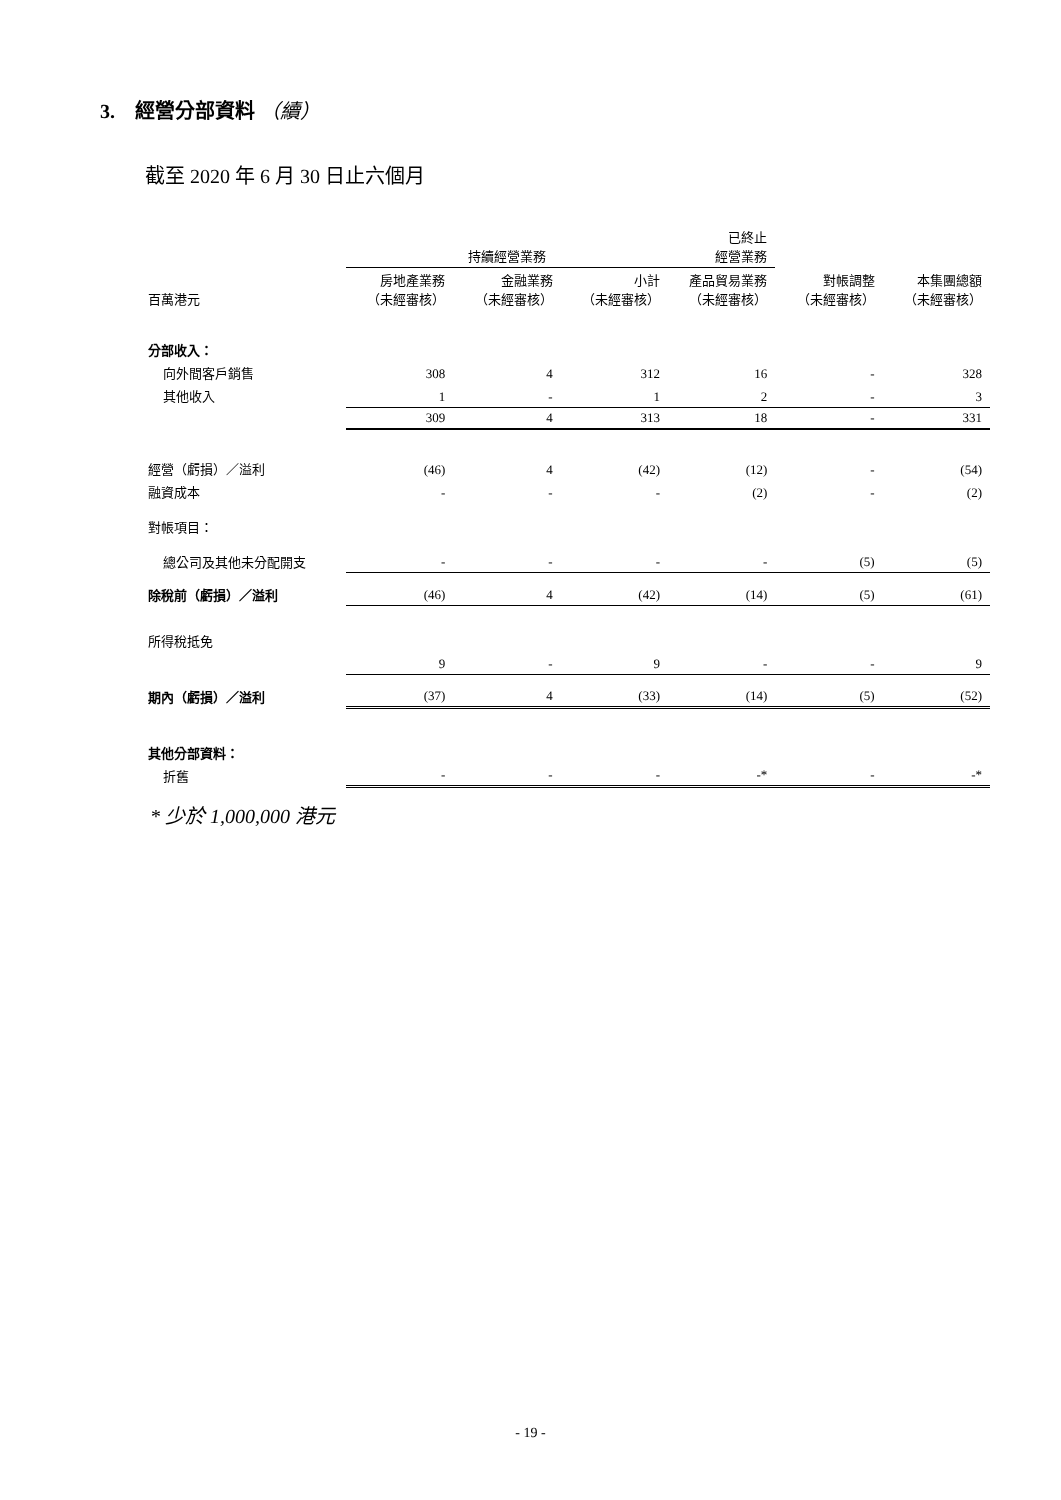3. 經營分部資料 （續）
截至 2020 年 6 月 30 日止六個月
| | 持續經營業務 | | | 已終止 經營業務 | | |
| --- | --- | --- | --- | --- | --- | --- |
| 百萬港元 | 房地產業務 （未經審核） | 金融業務 （未經審核） | 小計 （未經審核） | 產品貿易業務 （未經審核） | 對帳調整 （未經審核） | 本集團總額 （未經審核） |
| 分部收入： | | | | | | |
| 向外間客戶銷售 | 308 | 4 | 312 | 16 | - | 328 |
| 其他收入 | 1 | - | 1 | 2 | - | 3 |
| | 309 | 4 | 313 | 18 | - | 331 |
| 經營（虧損）／溢利 | (46) | 4 | (42) | (12) | - | (54) |
| 融資成本 | - | - | - | (2) | - | (2) |
| 對帳項目： | | | | | | |
| 總公司及其他未分配開支 | - | - | - | - | (5) | (5) |
| 除稅前（虧損）／溢利 | (46) | 4 | (42) | (14) | (5) | (61) |
| 所得稅抵免 | 9 | - | 9 | - | - | 9 |
| 期內（虧損）／溢利 | (37) | 4 | (33) | (14) | (5) | (52) |
| 其他分部資料： | | | | | | |
| 折舊 | - | - | - | -* | - | -* |
* 少於 1,000,000 港元
- 19 -